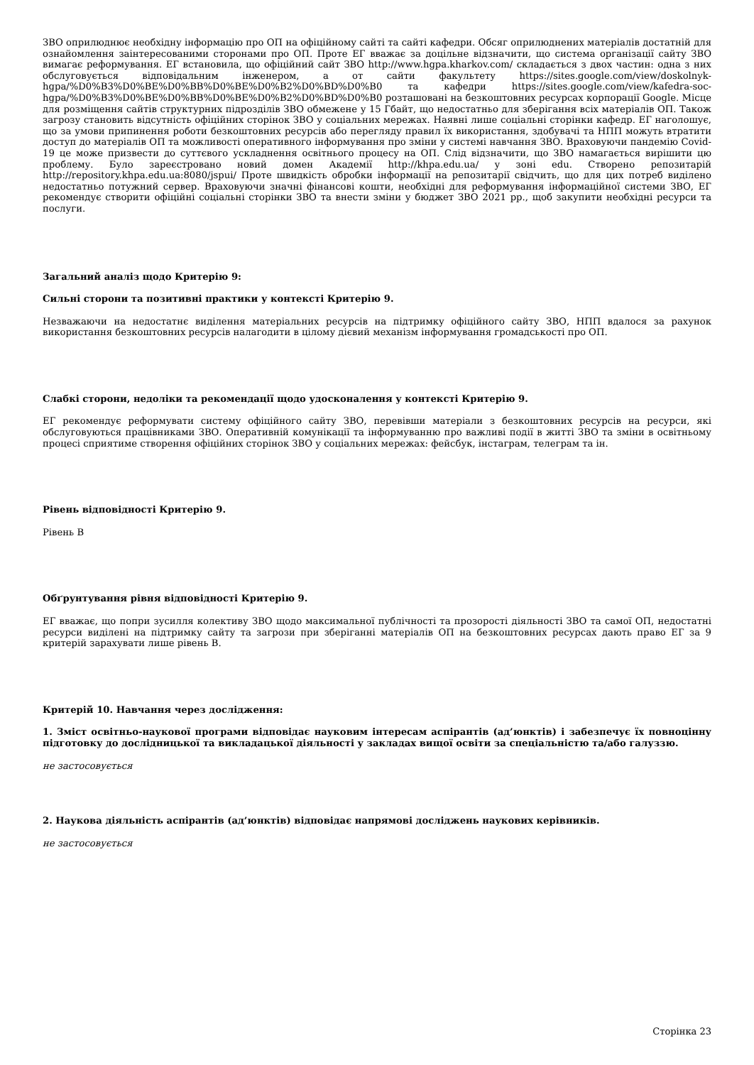ЗВО оприлюднює необхідну інформацію про ОП на офіційному сайті та сайті кафедри. Обсяг оприлюднених матеріалів достатній для ознайомлення заінтересованими сторонами про ОП. Проте ЕГ вважає за доцільне відзначити, що система організації сайту ЗВО вимагає реформування. ЕГ встановила, що офіційний сайт ЗВО http://www.hgpa.kharkov.com/ складається з двох частин: одна з них обслуговується відповідальним інженером, а от сайти факультету https://sites.google.com/view/doskolnyk-hgpa/%D0%B3%D0%BE%D0%BB%D0%BE%D0%B2%D0%BD%D0%B0 та кафедри https://sites.google.com/view/kafedra-soc-hgpa/%D0%B3%D0%BE%D0%BB%D0%BE%D0%B2%D0%BD%D0%B0 розташовані на безкоштовних ресурсах корпорації Google. Місце для розміщення сайтів структурних підрозділів ЗВО обмежене у 15 Гбайт, що недостатньо для зберігання всіх матеріалів ОП. Також загрозу становить відсутність офіційних сторінок ЗВО у соціальних мережах. Наявні лише соціальні сторінки кафедр. ЕГ наголошує, що за умови припинення роботи безкоштовних ресурсів або перегляду правил їх використання, здобувачі та НПП можуть втратити доступ до матеріалів ОП та можливості оперативного інформування про зміни у системі навчання ЗВО. Враховуючи пандемію Covid-19 це може призвести до суттєвого ускладнення освітнього процесу на ОП. Слід відзначити, що ЗВО намагається вирішити цю проблему. Було зареєстровано новий домен Академії http://khpa.edu.ua/ у зоні edu. Створено репозитарій http://repository.khpa.edu.ua:8080/jspui/ Проте швидкість обробки інформації на репозитарії свідчить, що для цих потреб виділено недостатньо потужний сервер. Враховуючи значні фінансові кошти, необхідні для реформування інформаційної системи ЗВО, ЕГ рекомендує створити офіційні соціальні сторінки ЗВО та внести зміни у бюджет ЗВО 2021 рр., щоб закупити необхідні ресурси та послуги.
Загальний аналіз щодо Критерію 9:
Сильні сторони та позитивні практики у контексті Критерію 9.
Незважаючи на недостатнє виділення матеріальних ресурсів на підтримку офіційного сайту ЗВО, НПП вдалося за рахунок використання безкоштовних ресурсів налагодити в цілому дієвий механізм інформування громадськості про ОП.
Слабкі сторони, недоліки та рекомендації щодо удосконалення у контексті Критерію 9.
ЕГ рекомендує реформувати систему офіційного сайту ЗВО, перевівши матеріали з безкоштовних ресурсів на ресурси, які обслуговуються працівниками ЗВО. Оперативній комунікації та інформуванню про важливі події в житті ЗВО та зміни в освітньому процесі сприятиме створення офіційних сторінок ЗВО у соціальних мережах: фейсбук, інстаграм, телеграм та ін.
Рівень відповідності Критерію 9.
Рівень В
Обґрунтування рівня відповідності Критерію 9.
ЕГ вважає, що попри зусилля колективу ЗВО щодо максимальної публічності та прозорості діяльності ЗВО та самої ОП, недостатні ресурси виділені на підтримку сайту та загрози при зберіганні матеріалів ОП на безкоштовних ресурсах дають право ЕГ за 9 критерій зарахувати лише рівень В.
Критерій 10. Навчання через дослідження:
1. Зміст освітньо-наукової програми відповідає науковим інтересам аспірантів (ад’юнктів) і забезпечує їх повноцінну підготовку до дослідницької та викладацької діяльності у закладах вищої освіти за спеціальністю та/або галуззю.
не застосовується
2. Наукова діяльність аспірантів (ад’юнктів) відповідає напрямові досліджень наукових керівників.
не застосовується
Сторінка 23